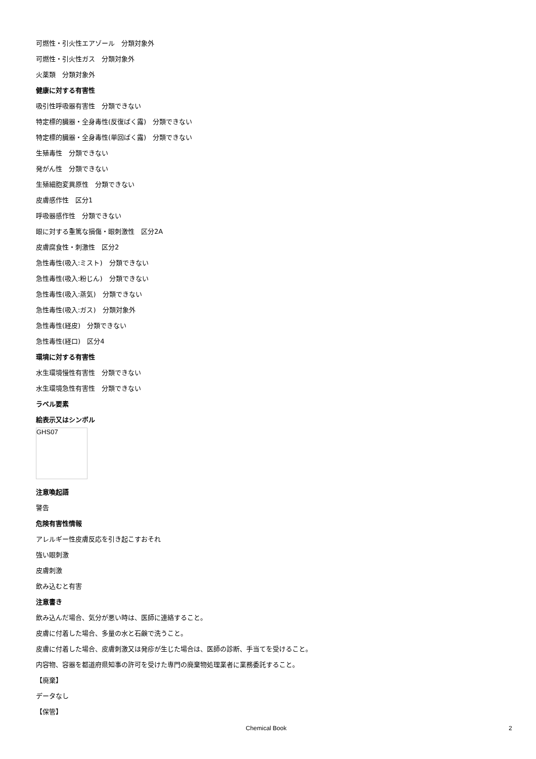可燃性・引火性エアゾール　分類対象外
可燃性・引火性ガス　分類対象外
火薬類　分類対象外
健康に対する有害性
吸引性呼吸器有害性　分類できない
特定標的臓器・全身毒性(反復ばく露)　分類できない
特定標的臓器・全身毒性(単回ばく露)　分類できない
生殖毒性　分類できない
発がん性　分類できない
生殖細胞変異原性　分類できない
皮膚感作性　区分1
呼吸器感作性　分類できない
眼に対する重篤な損傷・眼刺激性　区分2A
皮膚腐食性・刺激性　区分2
急性毒性(吸入:ミスト)　分類できない
急性毒性(吸入:粉じん)　分類できない
急性毒性(吸入:蒸気)　分類できない
急性毒性(吸入:ガス)　分類対象外
急性毒性(経皮)　分類できない
急性毒性(経口)　区分4
環境に対する有害性
水生環境慢性有害性　分類できない
水生環境急性有害性　分類できない
ラベル要素
絵表示又はシンボル
GHS07
注意喚起語
警告
危険有害性情報
アレルギー性皮膚反応を引き起こすおそれ
強い眼刺激
皮膚刺激
飲み込むと有害
注意書き
飲み込んだ場合、気分が悪い時は、医師に連絡すること。
皮膚に付着した場合、多量の水と石鹸で洗うこと。
皮膚に付着した場合、皮膚刺激又は発疹が生じた場合は、医師の診断、手当てを受けること。
内容物、容器を都道府県知事の許可を受けた専門の廃棄物処理業者に業務委託すること。
【廃棄】
データなし
【保管】
Chemical Book 2